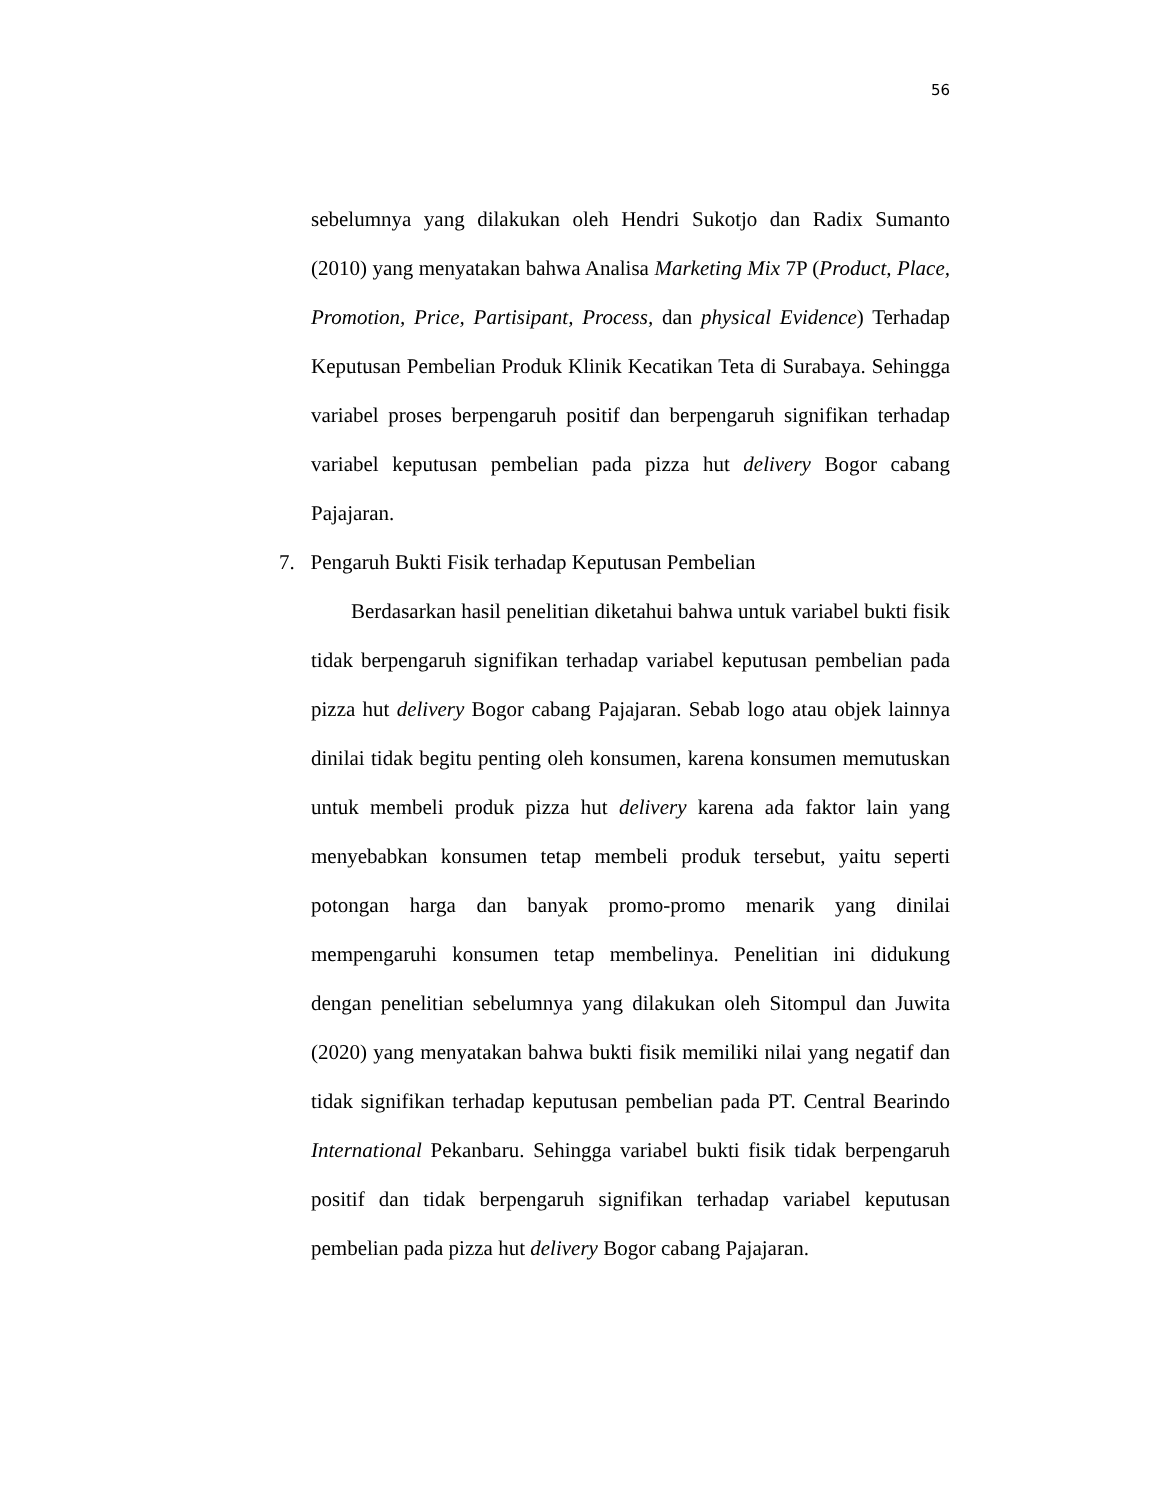56
sebelumnya yang dilakukan oleh Hendri Sukotjo dan Radix Sumanto (2010) yang menyatakan bahwa Analisa Marketing Mix 7P (Product, Place, Promotion, Price, Partisipant, Process, dan physical Evidence) Terhadap Keputusan Pembelian Produk Klinik Kecatikan Teta di Surabaya. Sehingga variabel proses berpengaruh positif dan berpengaruh signifikan terhadap variabel keputusan pembelian pada pizza hut delivery Bogor cabang Pajajaran.
7. Pengaruh Bukti Fisik terhadap Keputusan Pembelian
Berdasarkan hasil penelitian diketahui bahwa untuk variabel bukti fisik tidak berpengaruh signifikan terhadap variabel keputusan pembelian pada pizza hut delivery Bogor cabang Pajajaran. Sebab logo atau objek lainnya dinilai tidak begitu penting oleh konsumen, karena konsumen memutuskan untuk membeli produk pizza hut delivery karena ada faktor lain yang menyebabkan konsumen tetap membeli produk tersebut, yaitu seperti potongan harga dan banyak promo-promo menarik yang dinilai mempengaruhi konsumen tetap membelinya. Penelitian ini didukung dengan penelitian sebelumnya yang dilakukan oleh Sitompul dan Juwita (2020) yang menyatakan bahwa bukti fisik memiliki nilai yang negatif dan tidak signifikan terhadap keputusan pembelian pada PT. Central Bearindo International Pekanbaru. Sehingga variabel bukti fisik tidak berpengaruh positif dan tidak berpengaruh signifikan terhadap variabel keputusan pembelian pada pizza hut delivery Bogor cabang Pajajaran.